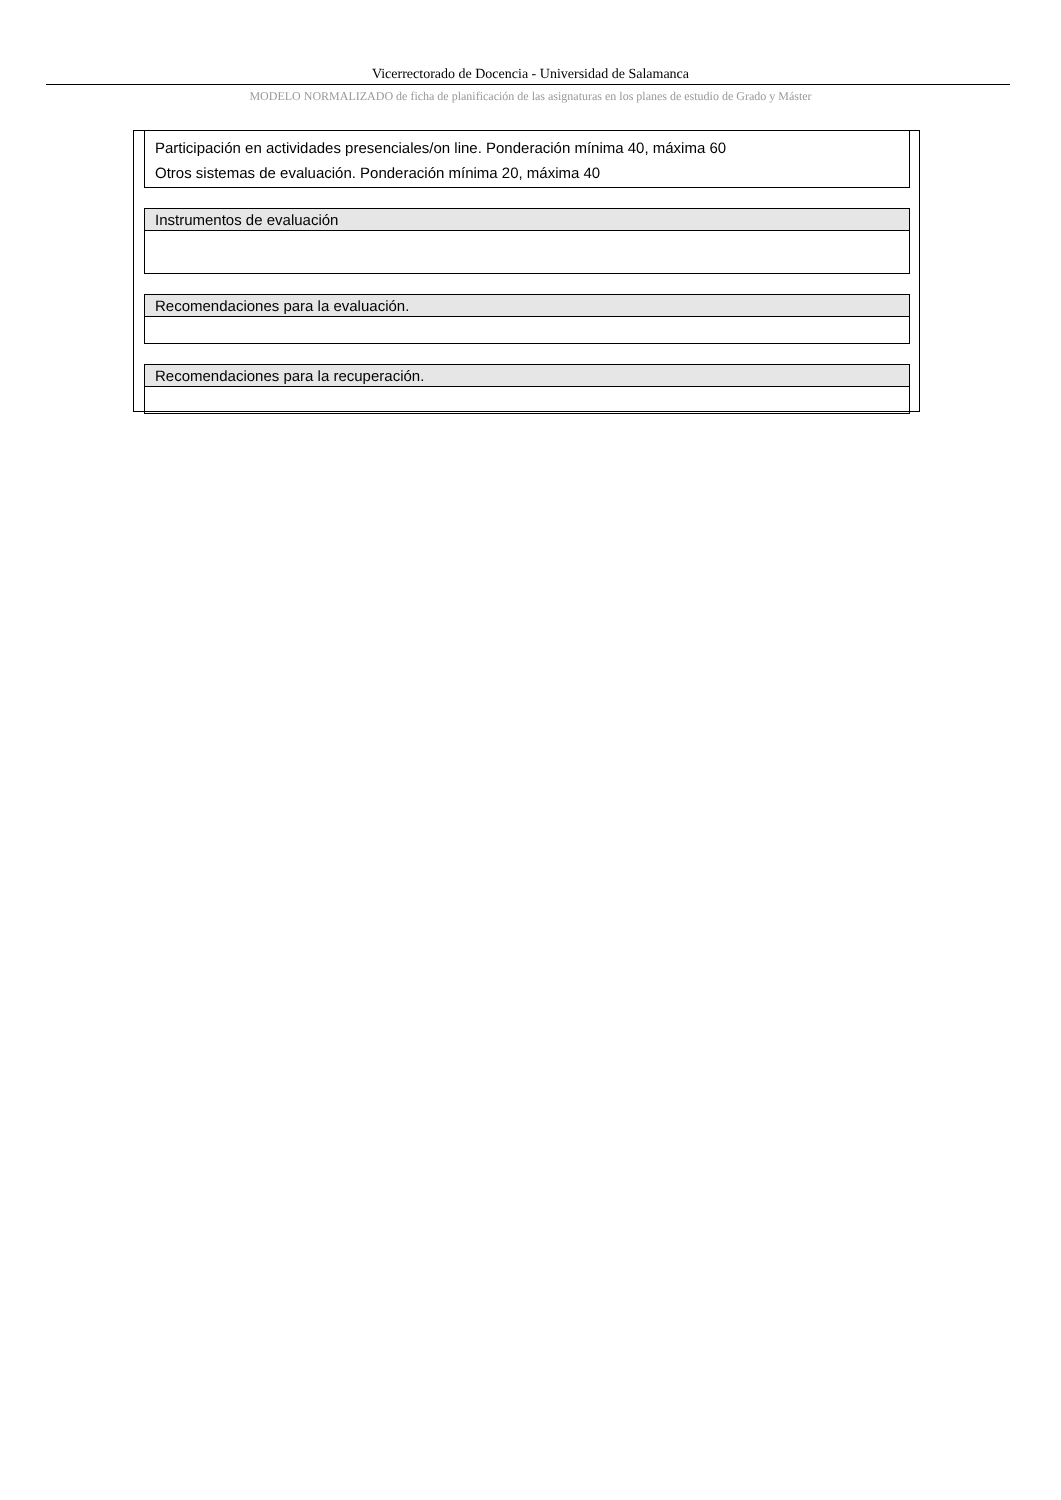Vicerrectorado de Docencia - Universidad de Salamanca
MODELO NORMALIZADO de ficha de planificación de las asignaturas en los planes de estudio de Grado y Máster
| Participación en actividades presenciales/on line. Ponderación mínima 40, máxima 60 Otros sistemas de evaluación. Ponderación mínima 20, máxima 40 |
| Instrumentos de evaluación |
| Recomendaciones para la evaluación. |
| Recomendaciones para la recuperación. |